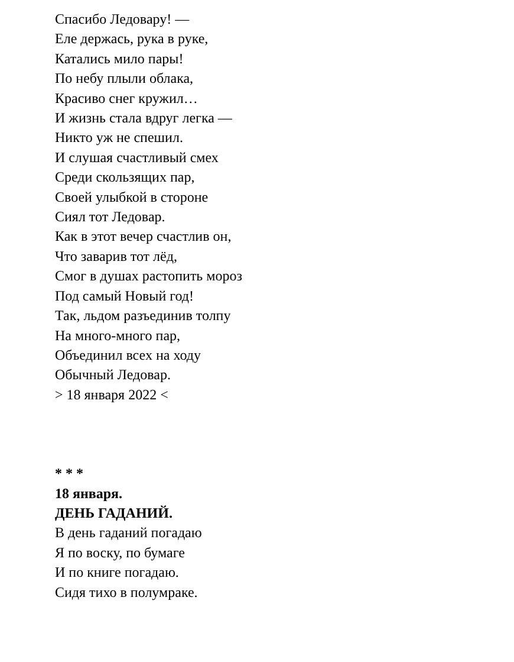Спасибо Ледовару! —
Еле держась, рука в руке,
Катались мило пары!
По небу плыли облака,
Красиво снег кружил…
И жизнь стала вдруг легка —
Никто уж не спешил.
И слушая счастливый смех
Среди скользящих пар,
Своей улыбкой в стороне
Сиял тот Ледовар.
Как в этот вечер счастлив он,
Что заварив тот лёд,
Смог в душах растопить мороз
Под самый Новый год!
Так, льдом разъединив толпу
На много-много пар,
Объединил всех на ходу
Обычный Ледовар.
> 18 января 2022 <
* * *
18 января.
ДЕНЬ ГАДАНИЙ.
В день гаданий погадаю
Я по воску, по бумаге
И по книге погадаю.
Сидя тихо в полумраке.